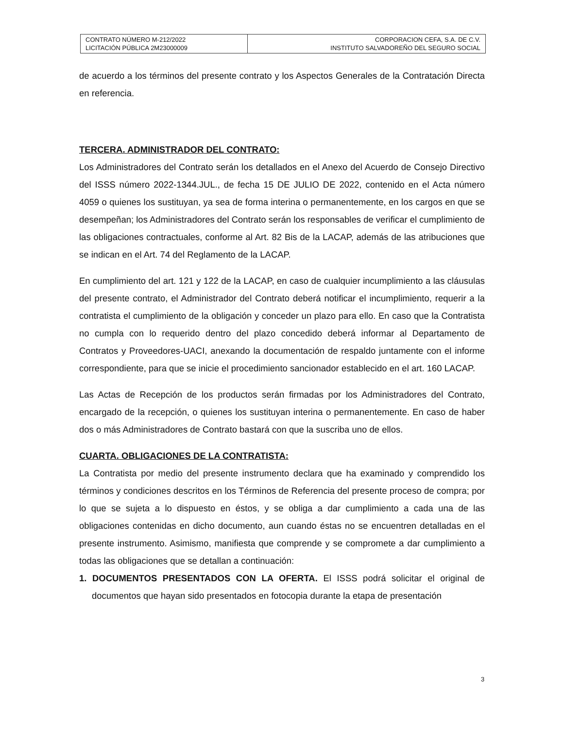| CONTRATO NÚMERO M-212/2022 LICITACIÓN PÚBLICA 2M23000009 | CORPORACION CEFA, S.A. DE C.V. INSTITUTO SALVADOREÑO DEL SEGURO SOCIAL |
de acuerdo a los términos del presente contrato y los Aspectos Generales de la Contratación Directa en referencia.
TERCERA. ADMINISTRADOR DEL CONTRATO:
Los Administradores del Contrato serán los detallados en el Anexo del Acuerdo de Consejo Directivo del ISSS número 2022-1344.JUL., de fecha 15 DE JULIO DE 2022, contenido en el Acta número 4059 o quienes los sustituyan, ya sea de forma interina o permanentemente, en los cargos en que se desempeñan; los Administradores del Contrato serán los responsables de verificar el cumplimiento de las obligaciones contractuales, conforme al Art. 82 Bis de la LACAP, además de las atribuciones que se indican en el Art. 74 del Reglamento de la LACAP.
En cumplimiento del art. 121 y 122 de la LACAP, en caso de cualquier incumplimiento a las cláusulas del presente contrato, el Administrador del Contrato deberá notificar el incumplimiento, requerir a la contratista el cumplimiento de la obligación y conceder un plazo para ello. En caso que la Contratista no cumpla con lo requerido dentro del plazo concedido deberá informar al Departamento de Contratos y Proveedores-UACI, anexando la documentación de respaldo juntamente con el informe correspondiente, para que se inicie el procedimiento sancionador establecido en el art. 160 LACAP.
Las Actas de Recepción de los productos serán firmadas por los Administradores del Contrato, encargado de la recepción, o quienes los sustituyan interina o permanentemente. En caso de haber dos o más Administradores de Contrato bastará con que la suscriba uno de ellos.
CUARTA. OBLIGACIONES DE LA CONTRATISTA:
La Contratista por medio del presente instrumento declara que ha examinado y comprendido los términos y condiciones descritos en los Términos de Referencia del presente proceso de compra; por lo que se sujeta a lo dispuesto en éstos, y se obliga a dar cumplimiento a cada una de las obligaciones contenidas en dicho documento, aun cuando éstas no se encuentren detalladas en el presente instrumento. Asimismo, manifiesta que comprende y se compromete a dar cumplimiento a todas las obligaciones que se detallan a continuación:
1. DOCUMENTOS PRESENTADOS CON LA OFERTA. El ISSS podrá solicitar el original de documentos que hayan sido presentados en fotocopia durante la etapa de presentación
3